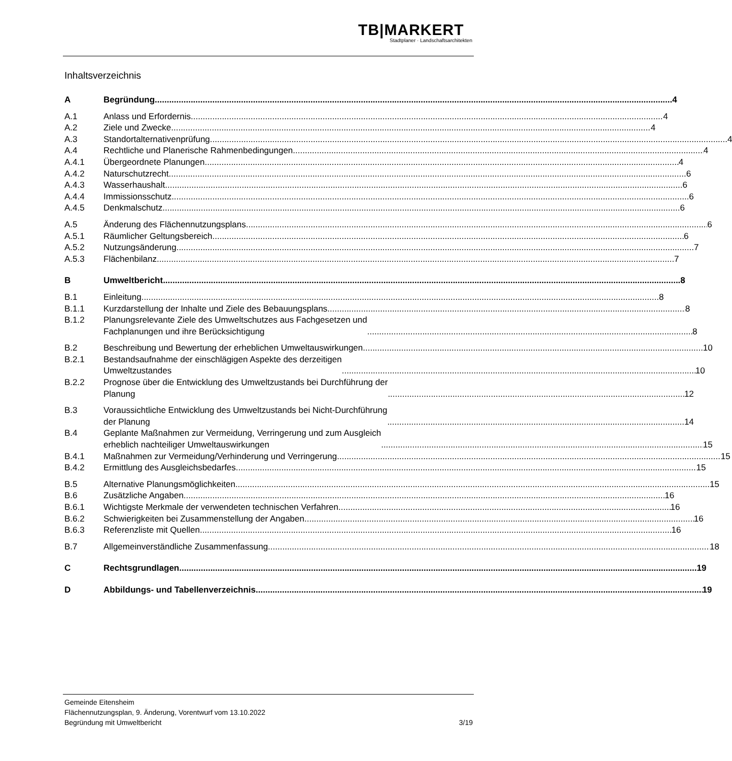TB|MARKERT
Stadtplaner · Landschaftsarchitekten
Inhaltsverzeichnis
A Begründung 4
A.1 Anlass und Erfordernis 4
A.2 Ziele und Zwecke 4
A.3 Standortalternativenprüfung 4
A.4 Rechtliche und Planerische Rahmenbedingungen 4
A.4.1 Übergeordnete Planungen 4
A.4.2 Naturschutzrecht 6
A.4.3 Wasserhaushalt 6
A.4.4 Immissionsschutz 6
A.4.5 Denkmalschutz 6
A.5 Änderung des Flächennutzungsplans 6
A.5.1 Räumlicher Geltungsbereich 6
A.5.2 Nutzungsänderung 7
A.5.3 Flächenbilanz 7
B Umweltbericht 8
B.1 Einleitung 8
B.1.1 Kurzdarstellung der Inhalte und Ziele des Bebauungsplans 8
B.1.2 Planungsrelevante Ziele des Umweltschutzes aus Fachgesetzen und
Fachplanungen und ihre Berücksichtigung 8
B.2 Beschreibung und Bewertung der erheblichen Umweltauswirkungen 10
B.2.1 Bestandsaufnahme der einschlägigen Aspekte des derzeitigen
Umweltzustandes 10
B.2.2 Prognose über die Entwicklung des Umweltzustands bei Durchführung der
Planung 12
B.3 Voraussichtliche Entwicklung des Umweltzustands bei Nicht-Durchführung
der Planung 14
B.4 Geplante Maßnahmen zur Vermeidung, Verringerung und zum Ausgleich
erheblich nachteiliger Umweltauswirkungen 15
B.4.1 Maßnahmen zur Vermeidung/Verhinderung und Verringerung 15
B.4.2 Ermittlung des Ausgleichsbedarfes 15
B.5 Alternative Planungsmöglichkeiten 15
B.6 Zusätzliche Angaben 16
B.6.1 Wichtigste Merkmale der verwendeten technischen Verfahren 16
B.6.2 Schwierigkeiten bei Zusammenstellung der Angaben 16
B.6.3 Referenzliste mit Quellen 16
B.7 Allgemeinverständliche Zusammenfassung 18
C Rechtsgrundlagen 19
D Abbildungs- und Tabellenverzeichnis 19
Gemeinde Eitensheim
Flächennutzungsplan, 9. Änderung, Vorentwurf vom 13.10.2022
Begründung mit Umweltbericht 3/19